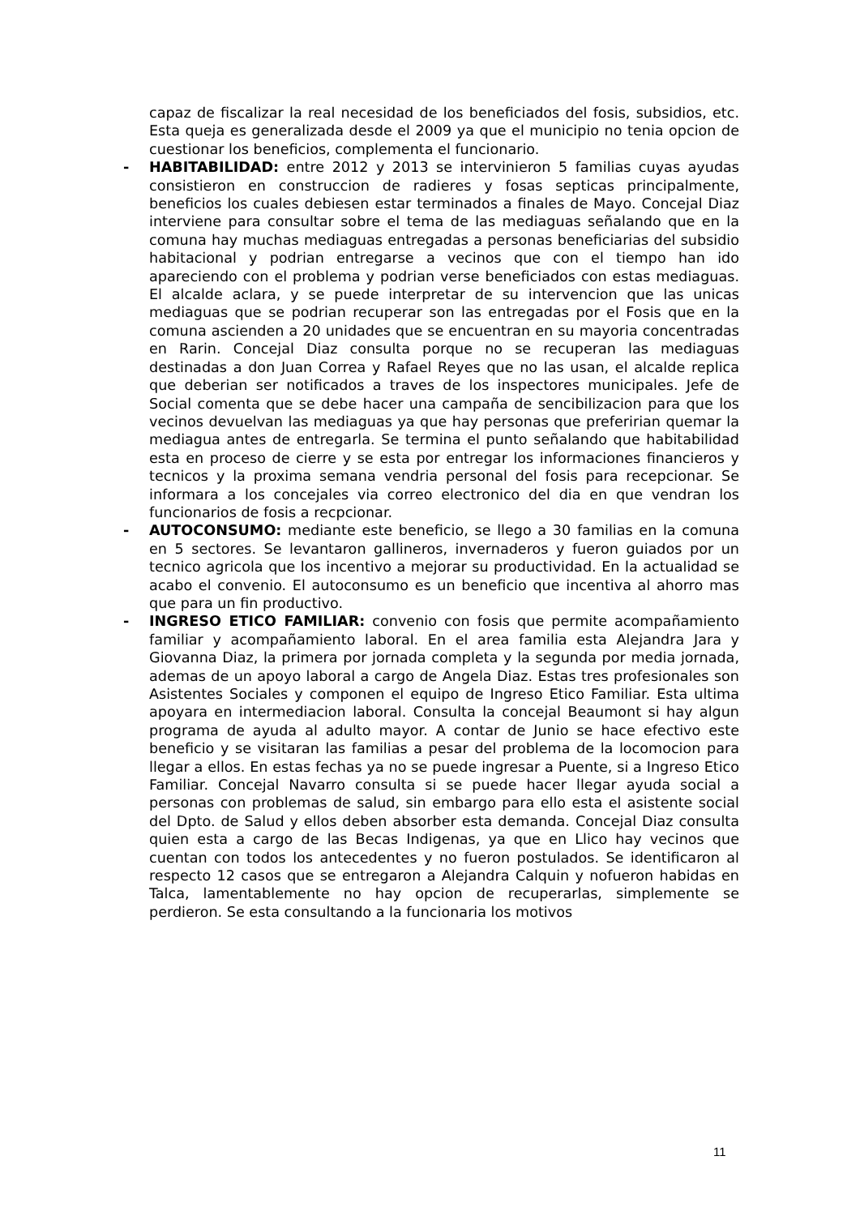capaz de fiscalizar la real necesidad de los beneficiados del fosis, subsidios, etc. Esta queja es generalizada desde el 2009 ya que el municipio no tenia opcion de cuestionar los beneficios, complementa el funcionario.
- HABITABILIDAD: entre 2012 y 2013 se intervinieron 5 familias cuyas ayudas consistieron en construccion de radieres y fosas septicas principalmente, beneficios los cuales debiesen estar terminados a finales de Mayo. Concejal Diaz interviene para consultar sobre el tema de las mediaguas señalando que en la comuna hay muchas mediaguas entregadas a personas beneficiarias del subsidio habitacional y podrian entregarse a vecinos que con el tiempo han ido apareciendo con el problema y podrian verse beneficiados con estas mediaguas. El alcalde aclara, y se puede interpretar de su intervencion que las unicas mediaguas que se podrian recuperar son las entregadas por el Fosis que en la comuna ascienden a 20 unidades que se encuentran en su mayoria concentradas en Rarin. Concejal Diaz consulta porque no se recuperan las mediaguas destinadas a don Juan Correa y Rafael Reyes que no las usan, el alcalde replica que deberian ser notificados a traves de los inspectores municipales. Jefe de Social comenta que se debe hacer una campaña de sencibilizacion para que los vecinos devuelvan las mediaguas ya que hay personas que preferirian quemar la mediagua antes de entregarla. Se termina el punto señalando que habitabilidad esta en proceso de cierre y se esta por entregar los informaciones financieros y tecnicos y la proxima semana vendria personal del fosis para recepcionar. Se informara a los concejales via correo electronico del dia en que vendran los funcionarios de fosis a recpcionar.
- AUTOCONSUMO: mediante este beneficio, se llego a 30 familias en la comuna en 5 sectores. Se levantaron gallineros, invernaderos y fueron guiados por un tecnico agricola que los incentivo a mejorar su productividad. En la actualidad se acabo el convenio. El autoconsumo es un beneficio que incentiva al ahorro mas que para un fin productivo.
- INGRESO ETICO FAMILIAR: convenio con fosis que permite acompañamiento familiar y acompañamiento laboral. En el area familia esta Alejandra Jara y Giovanna Diaz, la primera por jornada completa y la segunda por media jornada, ademas de un apoyo laboral a cargo de Angela Diaz. Estas tres profesionales son Asistentes Sociales y componen el equipo de Ingreso Etico Familiar. Esta ultima apoyara en intermediacion laboral. Consulta la concejal Beaumont si hay algun programa de ayuda al adulto mayor. A contar de Junio se hace efectivo este beneficio y se visitaran las familias a pesar del problema de la locomocion para llegar a ellos. En estas fechas ya no se puede ingresar a Puente, si a Ingreso Etico Familiar. Concejal Navarro consulta si se puede hacer llegar ayuda social a personas con problemas de salud, sin embargo para ello esta el asistente social del Dpto. de Salud y ellos deben absorber esta demanda. Concejal Diaz consulta quien esta a cargo de las Becas Indigenas, ya que en Llico hay vecinos que cuentan con todos los antecedentes y no fueron postulados. Se identificaron al respecto 12 casos que se entregaron a Alejandra Calquin y nofueron habidas en Talca, lamentablemente no hay opcion de recuperarlas, simplemente se perdieron. Se esta consultando a la funcionaria los motivos
11